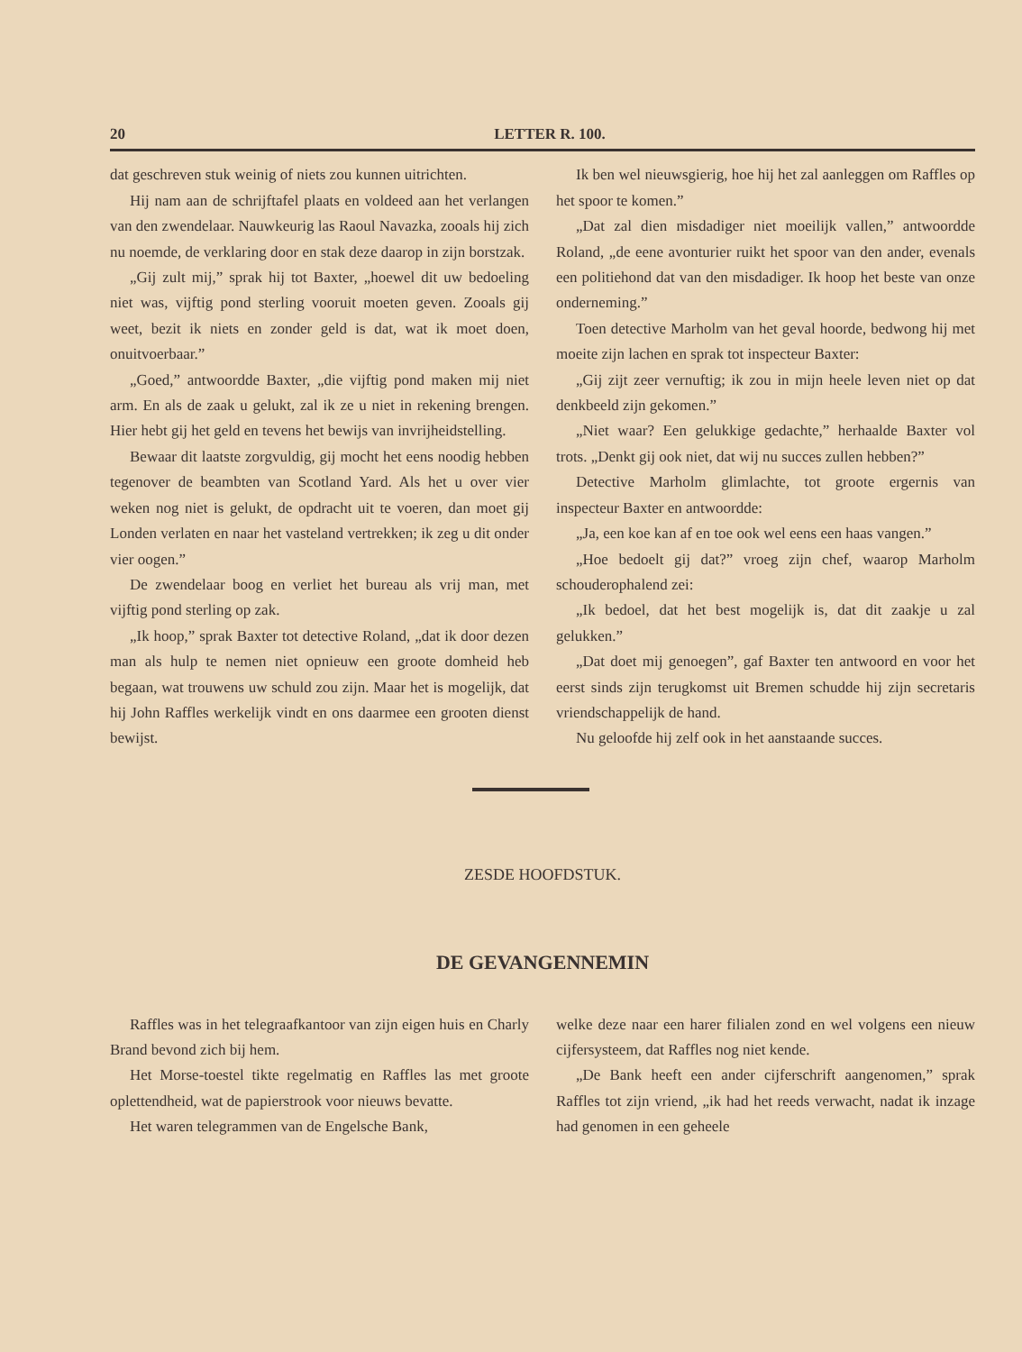20 LETTER R. 100.
dat geschreven stuk weinig of niets zou kunnen uitrichten.
Hij nam aan de schrijftafel plaats en voldeed aan het verlangen van den zwendelaar. Nauwkeurig las Raoul Navazka, zooals hij zich nu noemde, de verklaring door en stak deze daarop in zijn borstzak.
„Gij zult mij,” sprak hij tot Baxter, „hoewel dit uw bedoeling niet was, vijftig pond sterling vooruit moeten geven. Zooals gij weet, bezit ik niets en zonder geld is dat, wat ik moet doen, onuitvoerbaar.”
„Goed,” antwoordde Baxter, „die vijftig pond maken mij niet arm. En als de zaak u gelukt, zal ik ze u niet in rekening brengen. Hier hebt gij het geld en tevens het bewijs van invrijheidstelling.
Bewaar dit laatste zorgvuldig, gij mocht het eens noodig hebben tegenover de beambten van Scotland Yard. Als het u over vier weken nog niet is gelukt, de opdracht uit te voeren, dan moet gij Londen verlaten en naar het vasteland vertrekken; ik zeg u dit onder vier oogen.”
De zwendelaar boog en verliet het bureau als vrij man, met vijftig pond sterling op zak.
„Ik hoop,” sprak Baxter tot detective Roland, „dat ik door dezen man als hulp te nemen niet opnieuw een groote domheid heb begaan, wat trouwens uw schuld zou zijn. Maar het is mogelijk, dat hij John Raffles werkelijk vindt en ons daarmee een grooten dienst bewijst.
Ik ben wel nieuwsgierig, hoe hij het zal aanleggen om Raffles op het spoor te komen.”
„Dat zal dien misdadiger niet moeilijk vallen,” antwoordde Roland, „de eene avonturier ruikt het spoor van den ander, evenals een politiehond dat van den misdadiger. Ik hoop het beste van onze onderneming.”
Toen detective Marholm van het geval hoorde, bedwong hij met moeite zijn lachen en sprak tot inspecteur Baxter:
„Gij zijt zeer vernuftig; ik zou in mijn heele leven niet op dat denkbeeld zijn gekomen.”
„Niet waar? Een gelukkige gedachte,” herhaalde Baxter vol trots. „Denkt gij ook niet, dat wij nu succes zullen hebben?”
Detective Marholm glimlachte, tot groote ergernis van inspecteur Baxter en antwoordde:
„Ja, een koe kan af en toe ook wel eens een haas vangen.”
„Hoe bedoelt gij dat?” vroeg zijn chef, waarop Marholm schouderophalend zei:
„Ik bedoel, dat het best mogelijk is, dat dit zaakje u zal gelukken.”
„Dat doet mij genoegen”, gaf Baxter ten antwoord en voor het eerst sinds zijn terugkomst uit Bremen schudde hij zijn secretaris vriendschappelijk de hand.
Nu geloofde hij zelf ook in het aanstaande succes.
ZESDE HOOFDSTUK.
DE GEVANGENNEMIN
Raffles was in het telegraafkantoor van zijn eigen huis en Charly Brand bevond zich bij hem.
Het Morse-toestel tikte regelmatig en Raffles las met groote oplettendheid, wat de papierstrook voor nieuws bevatte.
Het waren telegrammen van de Engelsche Bank,
welke deze naar een harer filialen zond en wel volgens een nieuw cijfersysteem, dat Raffles nog niet kende.
„De Bank heeft een ander cijferschrift aangenomen,” sprak Raffles tot zijn vriend, „ik had het reeds verwacht, nadat ik inzage had genomen in een geheele